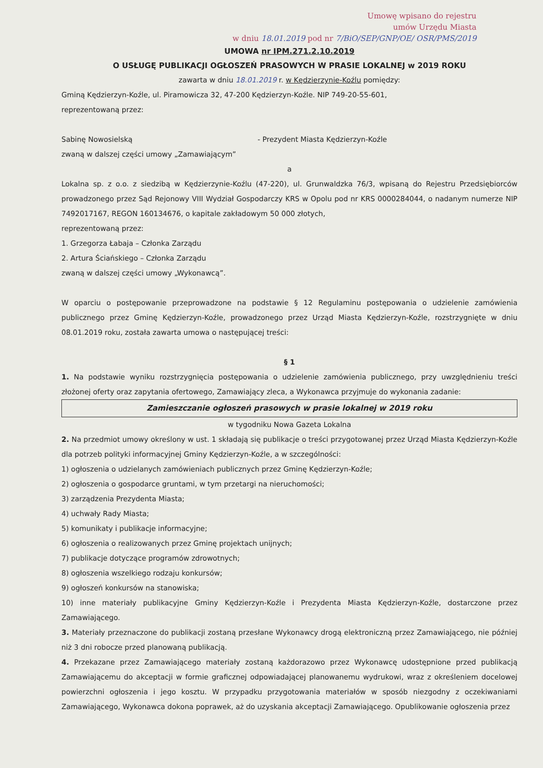Umowę wpisano do rejestru
umów Urzędu Miasta
w dniu 18.01.2019 pod nr 7/BiO/SEP/GNP/OE/ OSR/PMS/2019
UMOWA nr IPM.271.2.10.2019
O USŁUGĘ PUBLIKACJI OGŁOSZEŃ PRASOWYCH W PRASIE LOKALNEJ w 2019 ROKU
zawarta w dniu 18.01.2019 r. w Kędzierzynie-Koźlu pomiędzy:
Gminą Kędzierzyn-Koźle, ul. Piramowicza 32, 47-200 Kędzierzyn-Koźle. NIP 749-20-55-601,
reprezentowaną przez:
Sabinę Nowosielską - Prezydent Miasta Kędzierzyn-Koźle
zwaną w dalszej części umowy „Zamawiającym”
a
Lokalna sp. z o.o. z siedzibą w Kędzierzynie-Koźlu (47-220), ul. Grunwaldzka 76/3, wpisaną do Rejestru Przedsiębiorców prowadzonego przez Sąd Rejonowy VIII Wydział Gospodarczy KRS w Opolu pod nr KRS 0000284044, o nadanym numerze NIP 7492017167, REGON 160134676, o kapitale zakładowym 50 000 złotych,
reprezentowaną przez:
1. Grzegorza Łabaja – Członka Zarządu
2. Artura Ściańskiego – Członka Zarządu
zwaną w dalszej części umowy „Wykonawcą”.
W oparciu o postępowanie przeprowadzone na podstawie § 12 Regulaminu postępowania o udzielenie zamówienia publicznego przez Gminę Kędzierzyn-Koźle, prowadzonego przez Urząd Miasta Kędzierzyn-Koźle, rozstrzygnięte w dniu 08.01.2019 roku, została zawarta umowa o następującej treści:
§ 1
1. Na podstawie wyniku rozstrzygnięcia postępowania o udzielenie zamówienia publicznego, przy uwzględnieniu treści złożonej oferty oraz zapytania ofertowego, Zamawiający zleca, a Wykonawca przyjmuje do wykonania zadanie:
Zamieszczanie ogłoszeń prasowych w prasie lokalnej w 2019 roku
w tygodniku Nowa Gazeta Lokalna
2. Na przedmiot umowy określony w ust. 1 składają się publikacje o treści przygotowanej przez Urząd Miasta Kędzierzyn-Koźle dla potrzeb polityki informacyjnej Gminy Kędzierzyn-Koźle, a w szczególności:
1) ogłoszenia o udzielanych zamówieniach publicznych przez Gminę Kędzierzyn-Koźle;
2) ogłoszenia o gospodarce gruntami, w tym przetargi na nieruchomości;
3) zarządzenia Prezydenta Miasta;
4) uchwały Rady Miasta;
5) komunikaty i publikacje informacyjne;
6) ogłoszenia o realizowanych przez Gminę projektach unijnych;
7) publikacje dotyczące programów zdrowotnych;
8) ogłoszenia wszelkiego rodzaju konkursów;
9) ogłoszeń konkursów na stanowiska;
10) inne materiały publikacyjne Gminy Kędzierzyn-Koźle i Prezydenta Miasta Kędzierzyn-Koźle, dostarczone przez Zamawiającego.
3. Materiały przeznaczone do publikacji zostaną przesłane Wykonawcy drogą elektroniczną przez Zamawiającego, nie później niż 3 dni robocze przed planowaną publikacją.
4. Przekazane przez Zamawiającego materiały zostaną każdorazowo przez Wykonawcę udostępnione przed publikacją Zamawiającemu do akceptacji w formie graficznej odpowiadającej planowanemu wydrukowi, wraz z określeniem docelowej powierzchni ogłoszenia i jego kosztu. W przypadku przygotowania materiałów w sposób niezgodny z oczekiwaniami Zamawiającego, Wykonawca dokona poprawek, aż do uzyskania akceptacji Zamawiającego. Opublikowanie ogłoszenia przez